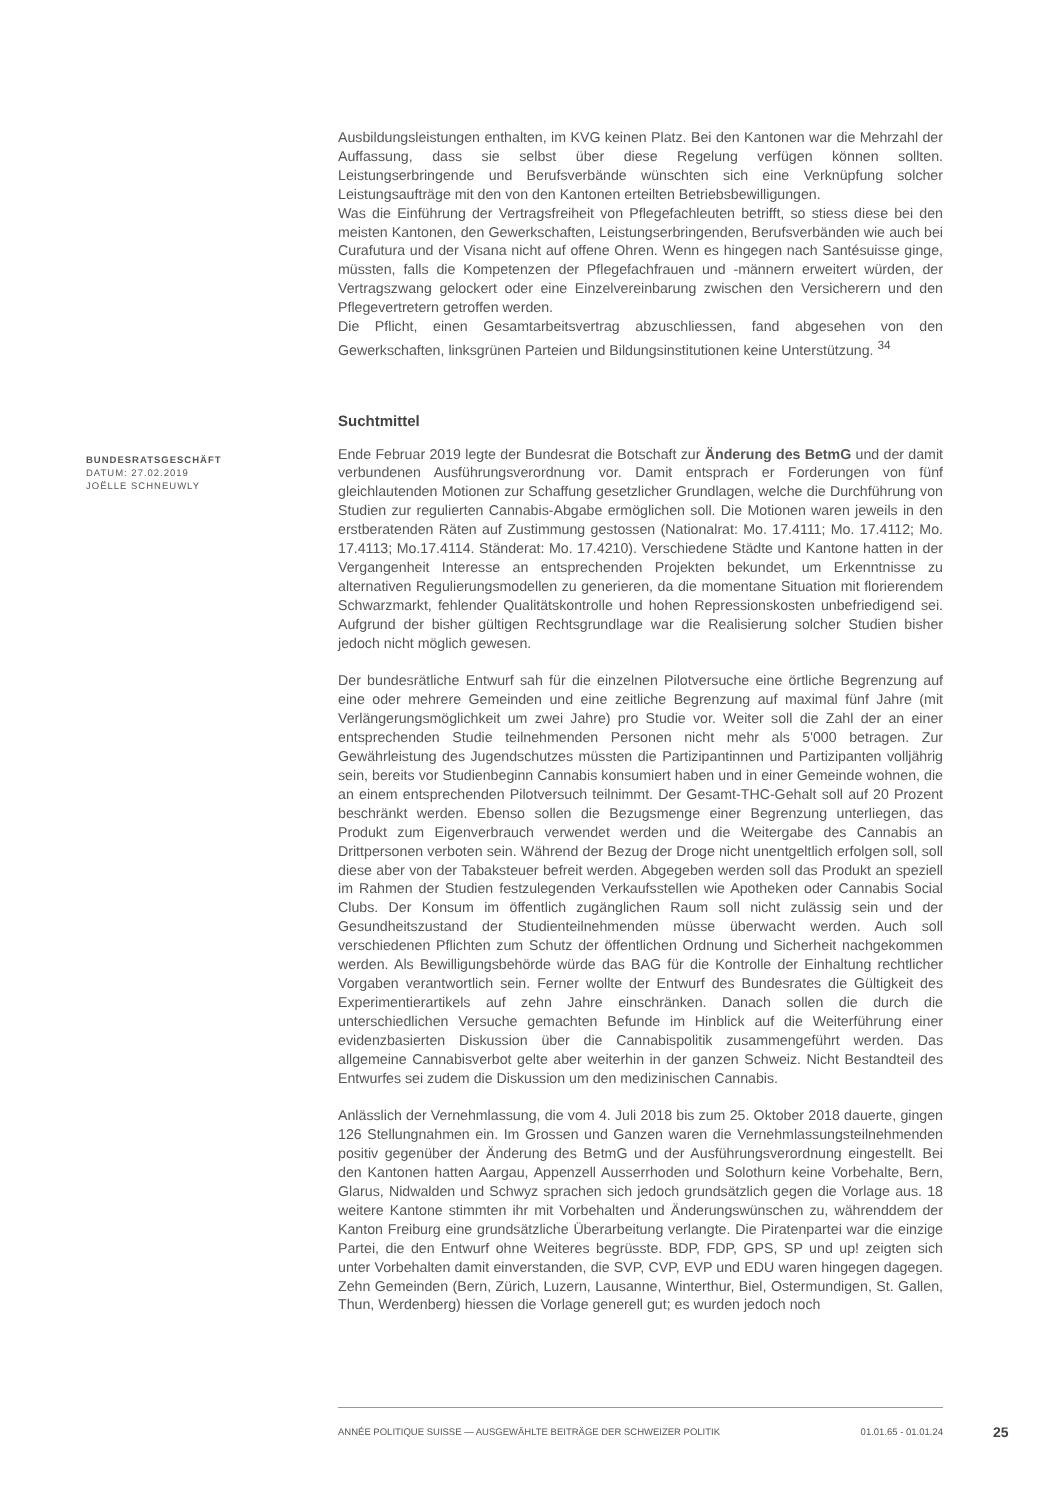BUNDESRATSGESCHÄFT
DATUM: 27.02.2019
JOËLLE SCHNEUWLY
Ausbildungsleistungen enthalten, im KVG keinen Platz. Bei den Kantonen war die Mehrzahl der Auffassung, dass sie selbst über diese Regelung verfügen können sollten. Leistungserbringende und Berufsverbände wünschten sich eine Verknüpfung solcher Leistungsaufträge mit den von den Kantonen erteilten Betriebsbewilligungen.
Was die Einführung der Vertragsfreiheit von Pflegefachleuten betrifft, so stiess diese bei den meisten Kantonen, den Gewerkschaften, Leistungserbringenden, Berufsverbänden wie auch bei Curafutura und der Visana nicht auf offene Ohren. Wenn es hingegen nach Santésuisse ginge, müssten, falls die Kompetenzen der Pflegefachfrauen und -männern erweitert würden, der Vertragszwang gelockert oder eine Einzelvereinbarung zwischen den Versicherern und den Pflegevertretern getroffen werden.
Die Pflicht, einen Gesamtarbeitsvertrag abzuschliessen, fand abgesehen von den Gewerkschaften, linksgrünen Parteien und Bildungsinstitutionen keine Unterstützung. <sup>34</sup>
Suchtmittel
Ende Februar 2019 legte der Bundesrat die Botschaft zur Änderung des BetmG und der damit verbundenen Ausführungsverordnung vor. Damit entsprach er Forderungen von fünf gleichlautenden Motionen zur Schaffung gesetzlicher Grundlagen, welche die Durchführung von Studien zur regulierten Cannabis-Abgabe ermöglichen soll. Die Motionen waren jeweils in den erstberatenden Räten auf Zustimmung gestossen (Nationalrat: Mo. 17.4111; Mo. 17.4112; Mo. 17.4113; Mo.17.4114. Ständerat: Mo. 17.4210). Verschiedene Städte und Kantone hatten in der Vergangenheit Interesse an entsprechenden Projekten bekundet, um Erkenntnisse zu alternativen Regulierungsmodellen zu generieren, da die momentane Situation mit florierendem Schwarzmarkt, fehlender Qualitätskontrolle und hohen Repressionskosten unbefriedigend sei. Aufgrund der bisher gültigen Rechtsgrundlage war die Realisierung solcher Studien bisher jedoch nicht möglich gewesen.
Der bundesrätliche Entwurf sah für die einzelnen Pilotversuche eine örtliche Begrenzung auf eine oder mehrere Gemeinden und eine zeitliche Begrenzung auf maximal fünf Jahre (mit Verlängerungsmöglichkeit um zwei Jahre) pro Studie vor. Weiter soll die Zahl der an einer entsprechenden Studie teilnehmenden Personen nicht mehr als 5'000 betragen. Zur Gewährleistung des Jugendschutzes müssten die Partizipantinnen und Partizipanten volljährig sein, bereits vor Studienbeginn Cannabis konsumiert haben und in einer Gemeinde wohnen, die an einem entsprechenden Pilotversuch teilnimmt. Der Gesamt-THC-Gehalt soll auf 20 Prozent beschränkt werden. Ebenso sollen die Bezugsmenge einer Begrenzung unterliegen, das Produkt zum Eigenverbrauch verwendet werden und die Weitergabe des Cannabis an Drittpersonen verboten sein. Während der Bezug der Droge nicht unentgeltlich erfolgen soll, soll diese aber von der Tabaksteuer befreit werden. Abgegeben werden soll das Produkt an speziell im Rahmen der Studien festzulegenden Verkaufsstellen wie Apotheken oder Cannabis Social Clubs. Der Konsum im öffentlich zugänglichen Raum soll nicht zulässig sein und der Gesundheitszustand der Studienteilnehmenden müsse überwacht werden. Auch soll verschiedenen Pflichten zum Schutz der öffentlichen Ordnung und Sicherheit nachgekommen werden. Als Bewilligungsbehörde würde das BAG für die Kontrolle der Einhaltung rechtlicher Vorgaben verantwortlich sein. Ferner wollte der Entwurf des Bundesrates die Gültigkeit des Experimentierartikels auf zehn Jahre einschränken. Danach sollen die durch die unterschiedlichen Versuche gemachten Befunde im Hinblick auf die Weiterführung einer evidenzbasierten Diskussion über die Cannabispolitik zusammengeführt werden. Das allgemeine Cannabisverbot gelte aber weiterhin in der ganzen Schweiz. Nicht Bestandteil des Entwurfes sei zudem die Diskussion um den medizinischen Cannabis.
Anlässlich der Vernehmlassung, die vom 4. Juli 2018 bis zum 25. Oktober 2018 dauerte, gingen 126 Stellungnahmen ein. Im Grossen und Ganzen waren die Vernehmlassungsteilnehmenden positiv gegenüber der Änderung des BetmG und der Ausführungsverordnung eingestellt. Bei den Kantonen hatten Aargau, Appenzell Ausserrhoden und Solothurn keine Vorbehalte, Bern, Glarus, Nidwalden und Schwyz sprachen sich jedoch grundsätzlich gegen die Vorlage aus. 18 weitere Kantone stimmten ihr mit Vorbehalten und Änderungswünschen zu, währenddem der Kanton Freiburg eine grundsätzliche Überarbeitung verlangte. Die Piratenpartei war die einzige Partei, die den Entwurf ohne Weiteres begrüsste. BDP, FDP, GPS, SP und up! zeigten sich unter Vorbehalten damit einverstanden, die SVP, CVP, EVP und EDU waren hingegen dagegen. Zehn Gemeinden (Bern, Zürich, Luzern, Lausanne, Winterthur, Biel, Ostermundigen, St. Gallen, Thun, Werdenberg) hiessen die Vorlage generell gut; es wurden jedoch noch
ANNÉE POLITIQUE SUISSE — AUSGEWÄHLTE BEITRÄGE DER SCHWEIZER POLITIK 01.01.65 - 01.01.24
25